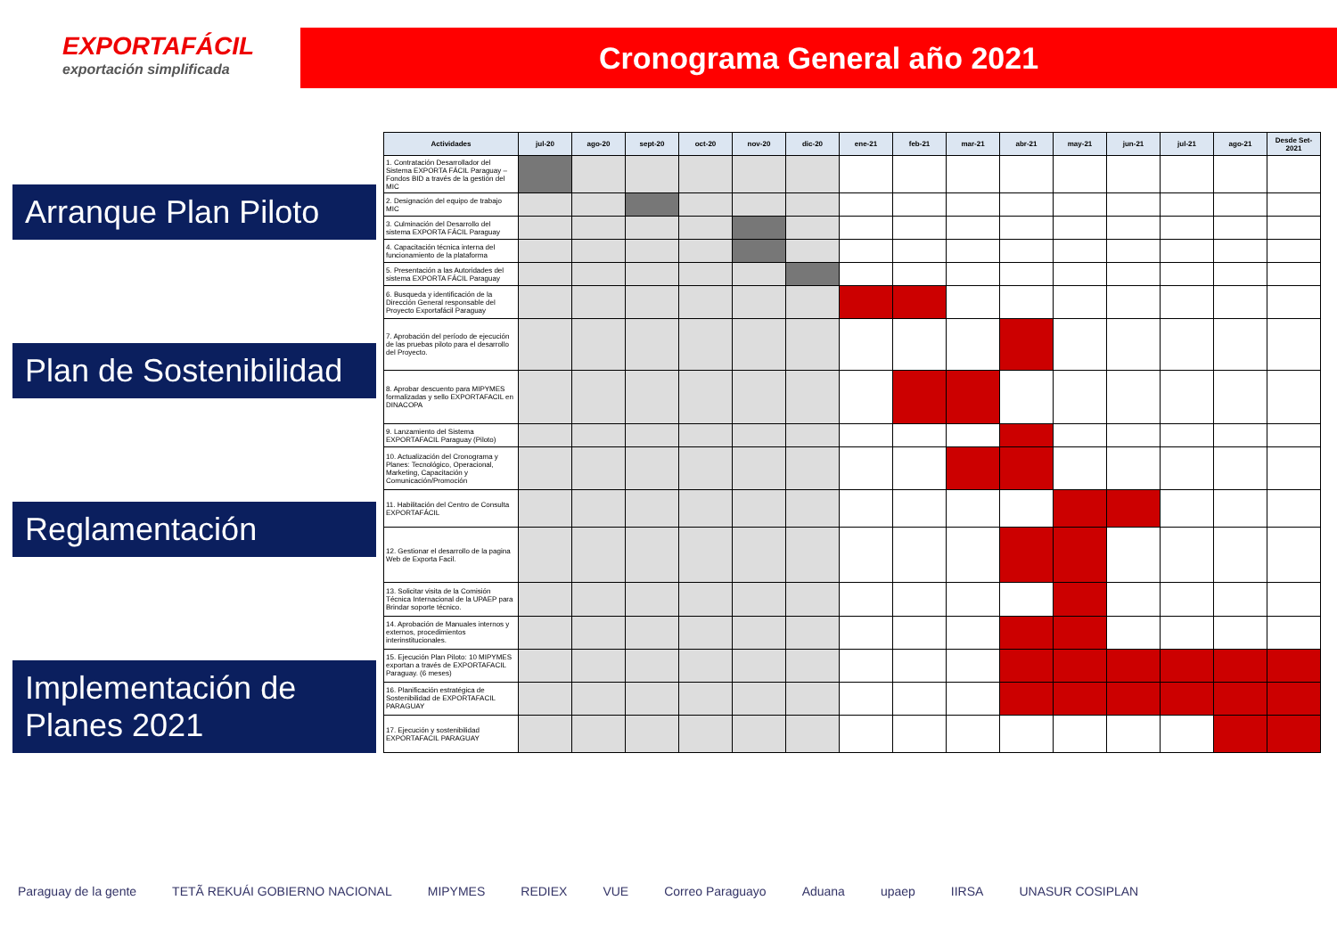EXPORTAFÁCIL
exportación simplificada
Cronograma General año 2021
Arranque Plan Piloto
Plan de Sostenibilidad
Reglamentación
Implementación de Planes 2021
| Actividades | jul-20 | ago-20 | sept-20 | oct-20 | nov-20 | dic-20 | ene-21 | feb-21 | mar-21 | abr-21 | may-21 | jun-21 | jul-21 | ago-21 | Desde Set-2021 |
| --- | --- | --- | --- | --- | --- | --- | --- | --- | --- | --- | --- | --- | --- | --- | --- |
| 1. Contratación Desarrollador del Sistema EXPORTA FÁCIL Paraguay – Fondos BID a través de la gestión del MIC | | | | | | | | | | | | | | | |
| 2. Designación del equipo de trabajo MIC | | | | | | | | | | | | | | | |
| 3. Culminación del Desarrollo del sistema EXPORTA FÁCIL Paraguay | | | | | | | | | | | | | | | |
| 4. Capacitación técnica interna del funcionamiento de la plataforma | | | | | | | | | | | | | | | |
| 5. Presentación a las Autoridades del sistema EXPORTA FÁCIL Paraguay | | | | | | | | | | | | | | | |
| 6. Busqueda y identificación de la Dirección General responsable del Proyecto Exportafácil Paraguay | | | | | | | | | | | | | | | |
| 7. Aprobación del período de ejecución de las pruebas piloto para el desarrollo del Proyecto. | | | | | | | | | | | | | | | |
| 8. Aprobar descuento para MIPYMES formalizadas y sello EXPORTAFACIL en DINACOPA | | | | | | | | | | | | | | | |
| 9. Lanzamiento del Sistema EXPORTAFACIL Paraguay (Piloto) | | | | | | | | | | | | | | | |
| 10. Actualización del Cronograma y Planes: Tecnológico, Operacional, Marketing, Capacitación y Comunicación/Promoción | | | | | | | | | | | | | | | |
| 11. Habilitación del Centro de Consulta EXPORTAFÁCIL | | | | | | | | | | | | | | | |
| 12. Gestionar el desarrollo de la pagina Web de Exporta Facil. | | | | | | | | | | | | | | | |
| 13. Solicitar visita de la Comisión Técnica Internacional de la UPAEP para Brindar soporte técnico. | | | | | | | | | | | | | | | |
| 14. Aprobación de Manuales internos y externos, procedimientos interinstitucionales. | | | | | | | | | | | | | | | |
| 15. Ejecución Plan Piloto: 10 MIPYMES exportan a través de EXPORTAFACIL Paraguay. (6 meses) | | | | | | | | | | | | | | | |
| 16. Planificación estratégica de Sostenibilidad de EXPORTAFACIL PARAGUAY | | | | | | | | | | | | | | | |
| 17. Ejecución y sostenibilidad EXPORTAFACIL PARAGUAY | | | | | | | | | | | | | | | |
Paraguay de la gente TETÃ REKUÁI GOBIERNO NACIONAL MIPYMES REDIEX VUE Correo Paraguayo Aduana upaep IIRSA UNASUR COSIPLAN